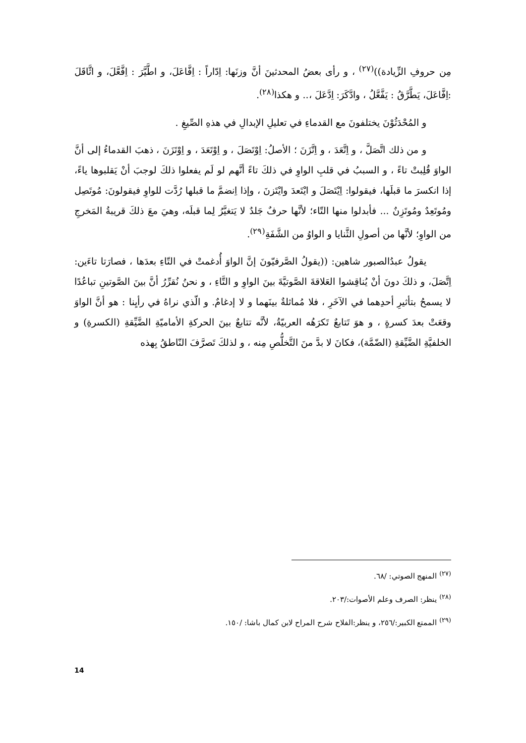مِن حروفِ الزِّيادة))<sup>(٢٧)</sup> ، و رأى بعضُ المحدثينَ أنَّ وزنَها: اِدّاراً : اِفَّاعَلَ، و اطَّيَّرَ : اِفَّعَّلَ، و اثَّاقَلَ :اِفَّاعَلَ، يَطَّرَّقُ : يَفَّعَّلُ ، وادَّكَرَ: اِدَّعَلَ ،.. و هكذا<sup>(٢٨)</sup>.
و المُحْدَثُوْنَ يختلفونَ مع القدماءِ في تعليلِ الإبدالِ في هذهِ الصِّيغِ .
و من ذلك اتَّصَلَّ ، و اِتَّعَدَ ، و اِتَّزَنَ ؛ الأصلُ: اِوْتَصَلَ ، و اِوْتَعَدَ ، و اِوْتَزَنَ ، ذهبَ القدماءُ إلى أنَّ الواوَ قُلِبتْ تاءً ، و السببُ في قلبِ الواوِ في ذلكَ تاءً أنَّهم لو لَم يفعلوا ذلكَ لوجبَ أنْ يَقلبوها ياءً، إذا انكسرَ ما قبلَها، فيقولوا: اِيْتَصَلَ و ايْتَعدَ وايْتَزنَ ، وإذا اِنضمَّ ما قبلها رُدَّت للواوِ فيقولونَ: مُوتَصِل ومُوتَعِدٌ ومُوتَزِنٌ ... فأبدلوا منها التّاء؛ لأنَّها حرفٌ جَلدٌ لا يَتغيَّرُ لِما قبلَه، وهيَ معَ ذلكَ قريبةُ المَخرجِ من الواوِ؛ لأنَّها من أصولِ الثَّنايا و الواوُ من الشَّفَةِ<sup>(٢٩)</sup>.
يقولُ عبدُالصبور شاهين: ((يقولُ الصَّرفيّونَ إنَّ الواوَ أُدغمتْ في التّاءِ بعدَها ، فصارَتا تاءَين: اِتَّصَلَ، و ذلكَ دونَ أنْ يُناقِشوا العَلاقةَ الصَّوتيَّةَ بينَ الواوِ و التَّاءِ ، و نحنُ نُقرِّرُ أنَّ بينَ الصَّوتينِ تباعُدًا لا يسمحُ بتأثيرِ أحدِهما في الآخَرِ ، فلا مُماثلةٌ بينَهما و لا إدغامٌ. و الّذي نراهُ في رأيِنا : هو أنَّ الواوَ وقعَتْ بعدَ كسرةٍ ، و هوَ تَتابعٌ تَكرَهُه العربيّةُ، لأنَّه تتابعٌ بينَ الحركةِ الأماميّةِ الضَّيِّقةِ (الكسرةِ) و الخلفيَّةِ الضَّيِّقةِ (الضّمَّة)، فكانَ لا بدَّ منَ التَّخلُّصِ مِنه ، و لذلكَ تَصرَّفَ النّاطقُ بِهذه
<sup>(٢٧)</sup> المنهج الصوتي: /٦٨.
<sup>(٢٨)</sup> ينظر: الصرف وعلم الأصوات:/٢٠٣.
<sup>(٢٩)</sup> الممتع الكبير:/٢٥٦، و ينظر:الفلاح شرح المراح لابن كمال باشا: /١٥٠.
14